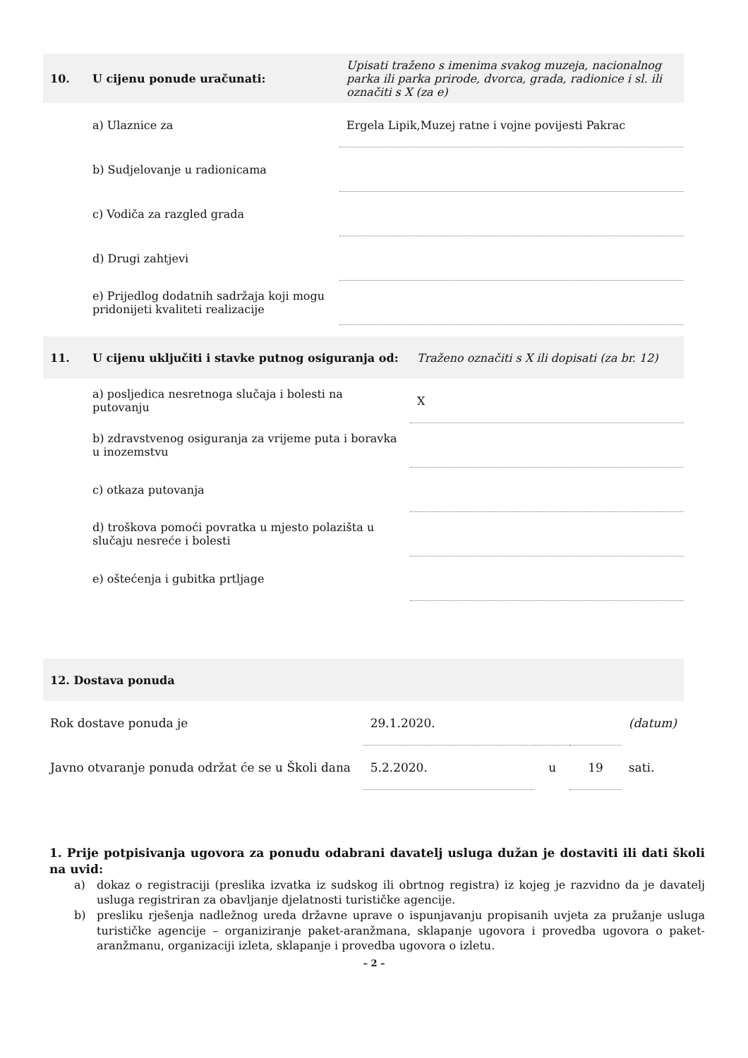| 10. | U cijenu ponude uračunati: | Upisati traženo s imenima svakog muzeja, nacionalnog parka ili parka prirode, dvorca, grada, radionice i sl. ili označiti s X (za e) |
| | a) Ulaznice za | Ergela Lipik,Muzej ratne i vojne povijesti Pakrac |
| | b) Sudjelovanje u radionicama | |
| | c) Vodiča za razgled grada | |
| | d) Drugi zahtjevi | |
| | e) Prijedlog dodatnih sadržaja koji mogu pridonijeti kvaliteti realizacije | |
| 11. | U cijenu uključiti i stavke putnog osiguranja od: | Traženo označiti s X ili dopisati (za br. 12) |
| | a) posljedica nesretnoga slučaja i bolesti na putovanju | X |
| | b) zdravstvenog osiguranja za vrijeme puta i boravka u inozemstvu | |
| | c) otkaza putovanja | |
| | d) troškova pomoći povratka u mjesto polazišta u slučaju nesreće i bolesti | |
| | e) oštećenja i gubitka prtljage | |
| 12. Dostava ponuda | | | | |
| Rok dostave ponuda je | 29.1.2020. | | | (datum) |
| Javno otvaranje ponuda održat će se u Školi dana | 5.2.2020. | u | 19 | sati. |
1. Prije potpisivanja ugovora za ponudu odabrani davatelj usluga dužan je dostaviti ili dati školi na uvid:
a) dokaz o registraciji (preslika izvatka iz sudskog ili obrtnog registra) iz kojeg je razvidno da je davatelj usluga registriran za obavljanje djelatnosti turističke agencije.
b) presliku rješenja nadležnog ureda državne uprave o ispunjavanju propisanih uvjeta za pružanje usluga turističke agencije – organiziranje paket-aranžmana, sklapanje ugovora i provedba ugovora o paket-aranžmanu, organizaciji izleta, sklapanje i provedba ugovora o izletu.
– 2 –